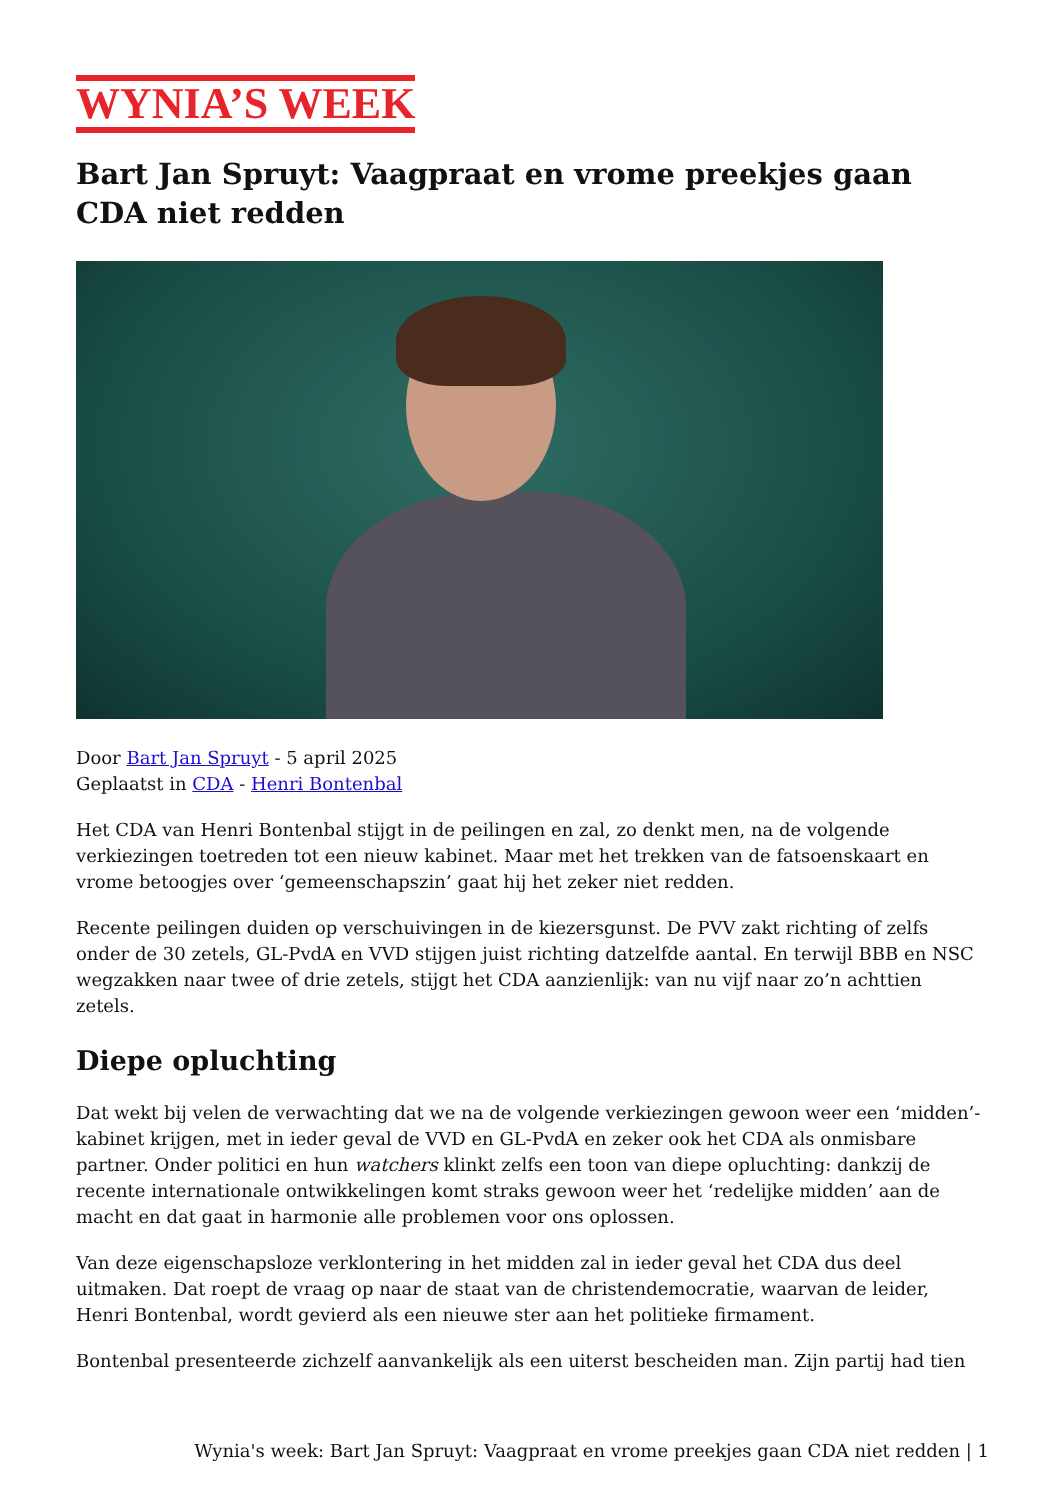WYNIA’S WEEK
Bart Jan Spruyt: Vaagpraat en vrome preekjes gaan CDA niet redden
Door Bart Jan Spruyt - 5 april 2025
Geplaatst in CDA - Henri Bontenbal
Het CDA van Henri Bontenbal stijgt in de peilingen en zal, zo denkt men, na de volgende verkiezingen toetreden tot een nieuw kabinet. Maar met het trekken van de fatsoenskaart en vrome betoogjes over ‘gemeenschapszin’ gaat hij het zeker niet redden.
Recente peilingen duiden op verschuivingen in de kiezersgunst. De PVV zakt richting of zelfs onder de 30 zetels, GL-PvdA en VVD stijgen juist richting datzelfde aantal. En terwijl BBB en NSC wegzakken naar twee of drie zetels, stijgt het CDA aanzienlijk: van nu vijf naar zo’n achttien zetels.
Diepe opluchting
Dat wekt bij velen de verwachting dat we na de volgende verkiezingen gewoon weer een ‘midden’-kabinet krijgen, met in ieder geval de VVD en GL-PvdA en zeker ook het CDA als onmisbare partner. Onder politici en hun watchers klinkt zelfs een toon van diepe opluchting: dankzij de recente internationale ontwikkelingen komt straks gewoon weer het ‘redelijke midden’ aan de macht en dat gaat in harmonie alle problemen voor ons oplossen.
Van deze eigenschapsloze verklontering in het midden zal in ieder geval het CDA dus deel uitmaken. Dat roept de vraag op naar de staat van de christendemocratie, waarvan de leider, Henri Bontenbal, wordt gevierd als een nieuwe ster aan het politieke firmament.
Bontenbal presenteerde zichzelf aanvankelijk als een uiterst bescheiden man. Zijn partij had tien
Wynia's week: Bart Jan Spruyt: Vaagpraat en vrome preekjes gaan CDA niet redden | 1